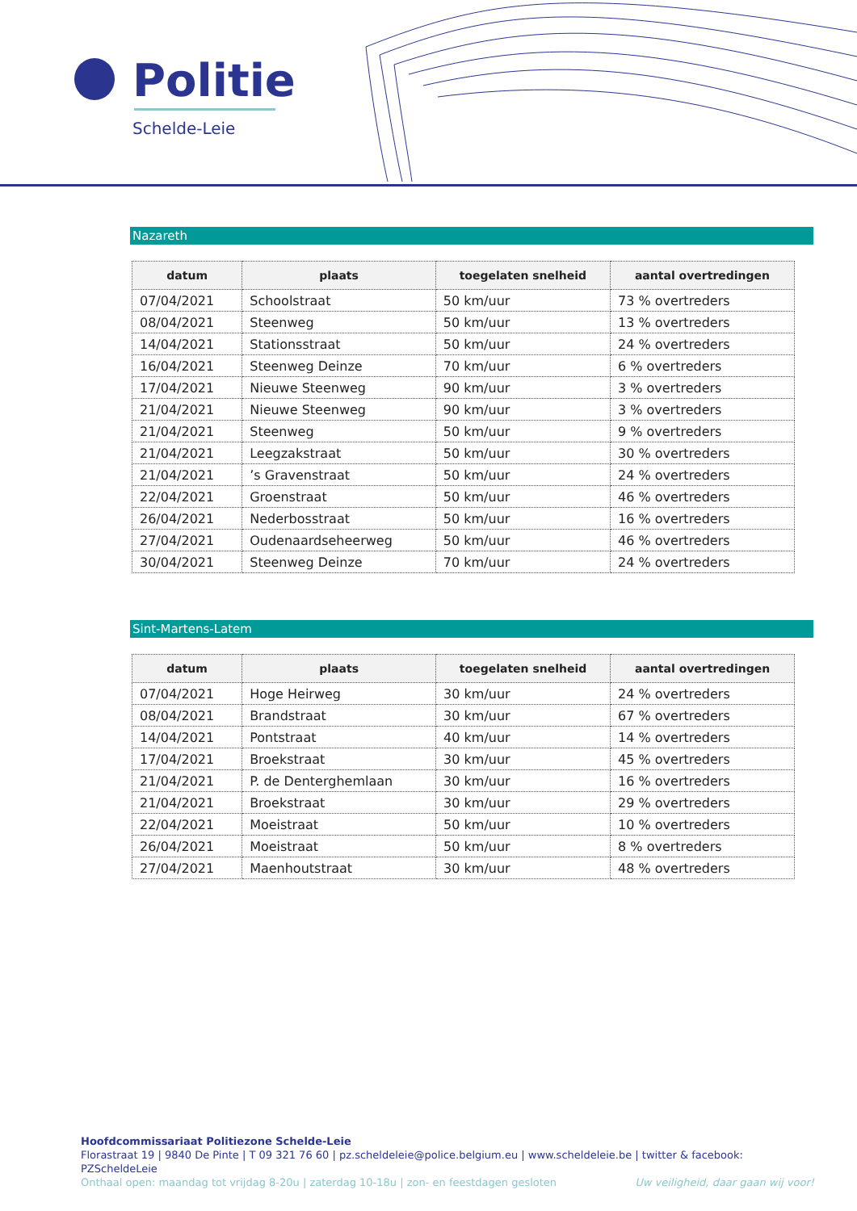Politie
Schelde-Leie
Nazareth
| datum | plaats | toegelaten snelheid | aantal overtredingen |
| --- | --- | --- | --- |
| 07/04/2021 | Schoolstraat | 50 km/uur | 73 % overtreders |
| 08/04/2021 | Steenweg | 50 km/uur | 13 % overtreders |
| 14/04/2021 | Stationsstraat | 50 km/uur | 24 % overtreders |
| 16/04/2021 | Steenweg Deinze | 70 km/uur | 6 % overtreders |
| 17/04/2021 | Nieuwe Steenweg | 90 km/uur | 3 % overtreders |
| 21/04/2021 | Nieuwe Steenweg | 90 km/uur | 3 % overtreders |
| 21/04/2021 | Steenweg | 50 km/uur | 9 % overtreders |
| 21/04/2021 | Leegzakstraat | 50 km/uur | 30 % overtreders |
| 21/04/2021 | ’s Gravenstraat | 50 km/uur | 24 % overtreders |
| 22/04/2021 | Groenstraat | 50 km/uur | 46 % overtreders |
| 26/04/2021 | Nederbosstraat | 50 km/uur | 16 % overtreders |
| 27/04/2021 | Oudenaardseheerweg | 50 km/uur | 46 % overtreders |
| 30/04/2021 | Steenweg Deinze | 70 km/uur | 24 % overtreders |
Sint-Martens-Latem
| datum | plaats | toegelaten snelheid | aantal overtredingen |
| --- | --- | --- | --- |
| 07/04/2021 | Hoge Heirweg | 30 km/uur | 24 % overtreders |
| 08/04/2021 | Brandstraat | 30 km/uur | 67 % overtreders |
| 14/04/2021 | Pontstraat | 40 km/uur | 14 % overtreders |
| 17/04/2021 | Broekstraat | 30 km/uur | 45 % overtreders |
| 21/04/2021 | P. de Denterghemlaan | 30 km/uur | 16 % overtreders |
| 21/04/2021 | Broekstraat | 30 km/uur | 29 % overtreders |
| 22/04/2021 | Moeistraat | 50 km/uur | 10 % overtreders |
| 26/04/2021 | Moeistraat | 50 km/uur | 8 % overtreders |
| 27/04/2021 | Maenhoutstraat | 30 km/uur | 48 % overtreders |
Hoofdcommissariaat Politiezone Schelde-Leie
Florastraat 19 | 9840 De Pinte | T 09 321 76 60 | pz.scheldeleie@police.belgium.eu | www.scheldeleie.be | twitter & facebook: PZScheldeLeie
Onthaal open: maandag tot vrijdag 8-20u | zaterdag 10-18u | zon- en feestdagen gesloten Uw veiligheid, daar gaan wij voor!